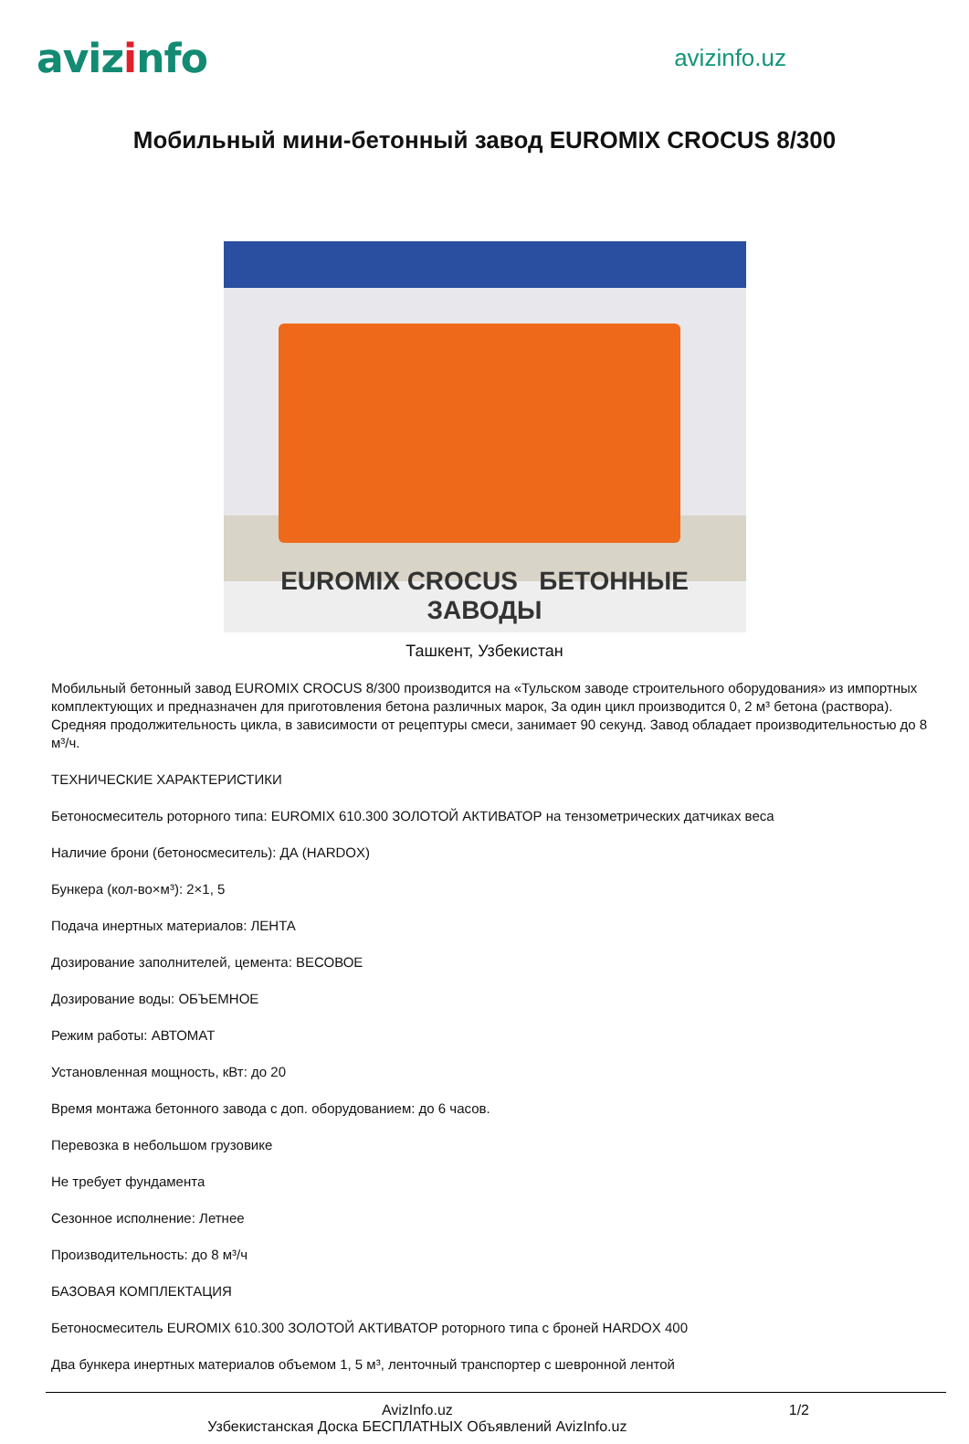avizinfo
avizinfo.uz
Мобильный мини-бетонный завод EUROMIX CROCUS 8/300
EUROMIX CROCUS БЕТОННЫЕ ЗАВОДЫ
Ташкент, Узбекистан
Мобильный бетонный завод EUROMIX CROCUS 8/300 производится на «Тульском заводе строительного оборудования» из импортных комплектующих и предназначен для приготовления бетона различных марок, За один цикл производится 0, 2 м³ бетона (раствора). Средняя продолжительность цикла, в зависимости от рецептуры смеси, занимает 90 секунд. Завод обладает производительностью до 8 м³/ч.
ТЕХНИЧЕСКИЕ ХАРАКТЕРИСТИКИ
Бетоносмеситель роторного типа: EUROMIX 610.300 ЗОЛОТОЙ АКТИВАТОР на тензометрических датчиках веса
Наличие брони (бетоносмеситель): ДА (HARDOX)
Бункера (кол-во×м³): 2×1, 5
Подача инертных материалов: ЛЕНТА
Дозирование заполнителей, цемента: ВЕСОВОЕ
Дозирование воды: ОБЪЕМНОЕ
Режим работы: АВТОМАТ
Установленная мощность, кВт: до 20
Время монтажа бетонного завода с доп. оборудованием: до 6 часов.
Перевозка в небольшом грузовике
Не требует фундамента
Сезонное исполнение: Летнее
Производительность: до 8 м³/ч
БАЗОВАЯ КОМПЛЕКТАЦИЯ
Бетоносмеситель EUROMIX 610.300 ЗОЛОТОЙ АКТИВАТОР роторного типа с броней HARDOX 400
Два бункера инертных материалов объемом 1, 5 м³, ленточный транспортер с шевронной лентой
AvizInfo.uz
Узбекистанская Доска БЕСПЛАТНЫХ Объявлений AvizInfo.uz
1/2